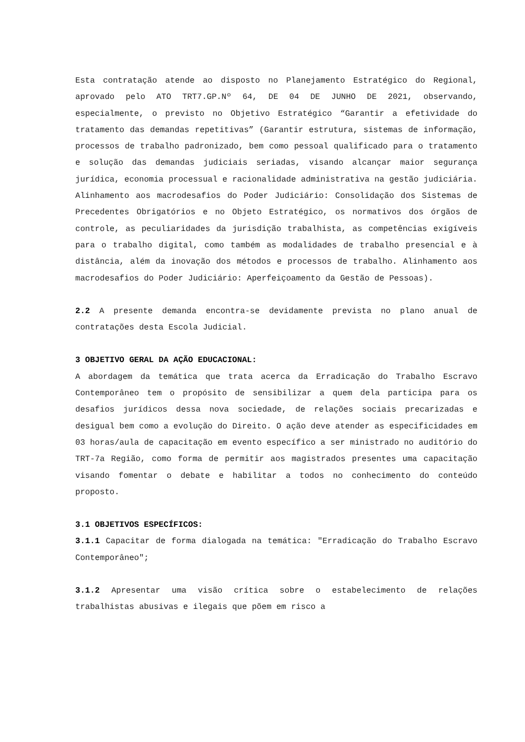Esta contratação atende ao disposto no Planejamento Estratégico do Regional, aprovado pelo ATO TRT7.GP.Nº 64, DE 04 DE JUNHO DE 2021, observando, especialmente, o previsto no Objetivo Estratégico “Garantir a efetividade do tratamento das demandas repetitivas” (Garantir estrutura, sistemas de informação, processos de trabalho padronizado, bem como pessoal qualificado para o tratamento e solução das demandas judiciais seriadas, visando alcançar maior segurança jurídica, economia processual e racionalidade administrativa na gestão judiciária. Alinhamento aos macrodesafios do Poder Judiciário: Consolidação dos Sistemas de Precedentes Obrigatórios e no Objeto Estratégico, os normativos dos órgãos de controle, as peculiaridades da jurisdição trabalhista, as competências exigíveis para o trabalho digital, como também as modalidades de trabalho presencial e à distância, além da inovação dos métodos e processos de trabalho. Alinhamento aos macrodesafios do Poder Judiciário: Aperfeiçoamento da Gestão de Pessoas).
2.2 A presente demanda encontra-se devidamente prevista no plano anual de contratações desta Escola Judicial.
3 OBJETIVO GERAL DA AÇÃO EDUCACIONAL:
A abordagem da temática que trata acerca da Erradicação do Trabalho Escravo Contemporâneo tem o propósito de sensibilizar a quem dela participa para os desafios jurídicos dessa nova sociedade, de relações sociais precarizadas e desigual bem como a evolução do Direito. O ação deve atender as especificidades em 03 horas/aula de capacitação em evento específico a ser ministrado no auditório do TRT-7a Região, como forma de permitir aos magistrados presentes uma capacitação visando fomentar o debate e habilitar a todos no conhecimento do conteúdo proposto.
3.1 OBJETIVOS ESPECÍFICOS:
3.1.1 Capacitar de forma dialogada na temática: "Erradicação do Trabalho Escravo Contemporâneo";
3.1.2 Apresentar uma visão crítica sobre o estabelecimento de relações trabalhistas abusivas e ilegais que põem em risco a